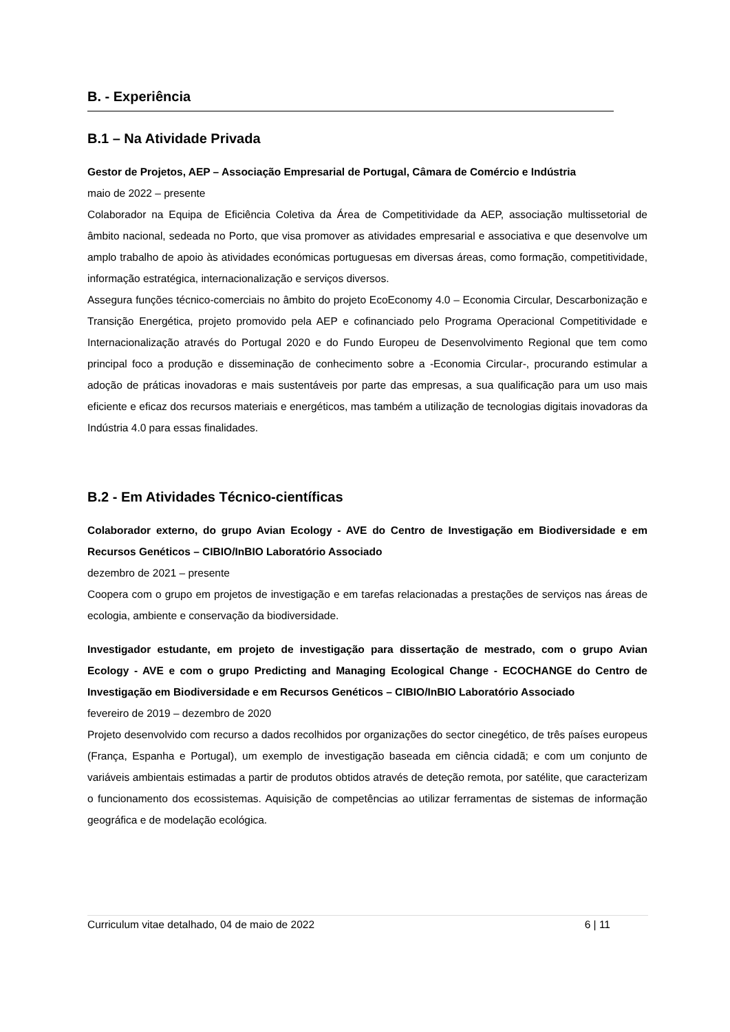B. - Experiência
B.1 – Na Atividade Privada
Gestor de Projetos, AEP – Associação Empresarial de Portugal, Câmara de Comércio e Indústria
maio de 2022 – presente
Colaborador na Equipa de Eficiência Coletiva da Área de Competitividade da AEP, associação multissetorial de âmbito nacional, sedeada no Porto, que visa promover as atividades empresarial e associativa e que desenvolve um amplo trabalho de apoio às atividades económicas portuguesas em diversas áreas, como formação, competitividade, informação estratégica, internacionalização e serviços diversos.
Assegura funções técnico-comerciais no âmbito do projeto EcoEconomy 4.0 – Economia Circular, Descarbonização e Transição Energética, projeto promovido pela AEP e cofinanciado pelo Programa Operacional Competitividade e Internacionalização através do Portugal 2020 e do Fundo Europeu de Desenvolvimento Regional que tem como principal foco a produção e disseminação de conhecimento sobre a -Economia Circular-, procurando estimular a adoção de práticas inovadoras e mais sustentáveis por parte das empresas, a sua qualificação para um uso mais eficiente e eficaz dos recursos materiais e energéticos, mas também a utilização de tecnologias digitais inovadoras da Indústria 4.0 para essas finalidades.
B.2 - Em Atividades Técnico-científicas
Colaborador externo, do grupo Avian Ecology - AVE do Centro de Investigação em Biodiversidade e em Recursos Genéticos – CIBIO/InBIO Laboratório Associado
dezembro de 2021 – presente
Coopera com o grupo em projetos de investigação e em tarefas relacionadas a prestações de serviços nas áreas de ecologia, ambiente e conservação da biodiversidade.
Investigador estudante, em projeto de investigação para dissertação de mestrado, com o grupo Avian Ecology - AVE e com o grupo Predicting and Managing Ecological Change - ECOCHANGE do Centro de Investigação em Biodiversidade e em Recursos Genéticos – CIBIO/InBIO Laboratório Associado
fevereiro de 2019 – dezembro de 2020
Projeto desenvolvido com recurso a dados recolhidos por organizações do sector cinegético, de três países europeus (França, Espanha e Portugal), um exemplo de investigação baseada em ciência cidadã; e com um conjunto de variáveis ambientais estimadas a partir de produtos obtidos através de deteção remota, por satélite, que caracterizam o funcionamento dos ecossistemas. Aquisição de competências ao utilizar ferramentas de sistemas de informação geográfica e de modelação ecológica.
Curriculum vitae detalhado, 04 de maio de 2022 6 | 11